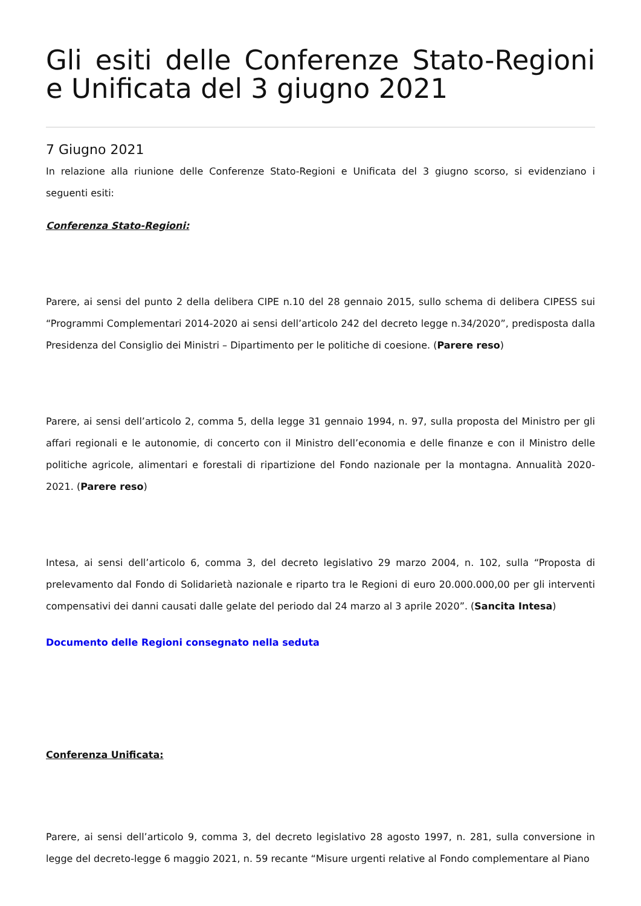Gli esiti delle Conferenze Stato-Regioni e Unificata del 3 giugno 2021
7 Giugno 2021
In relazione alla riunione delle Conferenze Stato-Regioni e Unificata del 3 giugno scorso, si evidenziano i seguenti esiti:
Conferenza Stato-Regioni:
Parere, ai sensi del punto 2 della delibera CIPE n.10 del 28 gennaio 2015, sullo schema di delibera CIPESS sui “Programmi Complementari 2014-2020 ai sensi dell’articolo 242 del decreto legge n.34/2020”, predisposta dalla Presidenza del Consiglio dei Ministri – Dipartimento per le politiche di coesione. (Parere reso)
Parere, ai sensi dell’articolo 2, comma 5, della legge 31 gennaio 1994, n. 97, sulla proposta del Ministro per gli affari regionali e le autonomie, di concerto con il Ministro dell’economia e delle finanze e con il Ministro delle politiche agricole, alimentari e forestali di ripartizione del Fondo nazionale per la montagna. Annualità 2020-2021. (Parere reso)
Intesa, ai sensi dell’articolo 6, comma 3, del decreto legislativo 29 marzo 2004, n. 102, sulla “Proposta di prelevamento dal Fondo di Solidarietà nazionale e riparto tra le Regioni di euro 20.000.000,00 per gli interventi compensativi dei danni causati dalle gelate del periodo dal 24 marzo al 3 aprile 2020”. (Sancita Intesa)
Documento delle Regioni consegnato nella seduta
Conferenza Unificata:
Parere, ai sensi dell’articolo 9, comma 3, del decreto legislativo 28 agosto 1997, n. 281, sulla conversione in legge del decreto-legge 6 maggio 2021, n. 59 recante “Misure urgenti relative al Fondo complementare al Piano